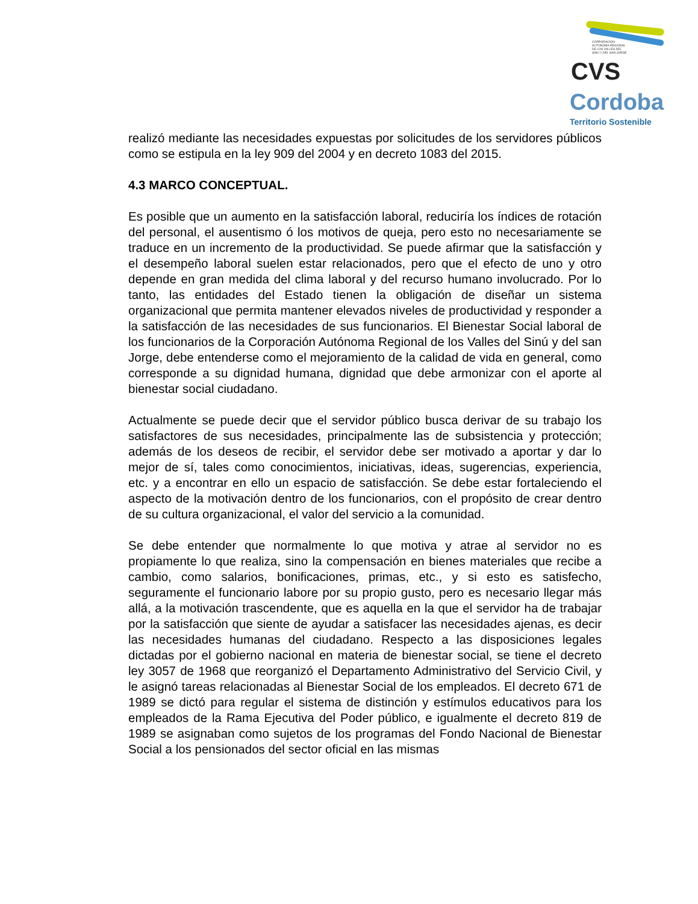CORPORACION
AUTONOMA REGIONAL
DE LOS VALLES DEL
SINU Y DEL SAN JORGE
CVS
Cordoba
Territorio Sostenible
realizó mediante las necesidades expuestas por solicitudes de los servidores públicos como se estipula en la ley 909 del 2004 y en decreto 1083 del 2015.
4.3 MARCO CONCEPTUAL.
Es posible que un aumento en la satisfacción laboral, reduciría los índices de rotación del personal, el ausentismo ó los motivos de queja, pero esto no necesariamente se traduce en un incremento de la productividad. Se puede afirmar que la satisfacción y el desempeño laboral suelen estar relacionados, pero que el efecto de uno y otro depende en gran medida del clima laboral y del recurso humano involucrado. Por lo tanto, las entidades del Estado tienen la obligación de diseñar un sistema organizacional que permita mantener elevados niveles de productividad y responder a la satisfacción de las necesidades de sus funcionarios. El Bienestar Social laboral de los funcionarios de la Corporación Autónoma Regional de los Valles del Sinú y del san Jorge, debe entenderse como el mejoramiento de la calidad de vida en general, como corresponde a su dignidad humana, dignidad que debe armonizar con el aporte al bienestar social ciudadano.
Actualmente se puede decir que el servidor público busca derivar de su trabajo los satisfactores de sus necesidades, principalmente las de subsistencia y protección; además de los deseos de recibir, el servidor debe ser motivado a aportar y dar lo mejor de sí, tales como conocimientos, iniciativas, ideas, sugerencias, experiencia, etc. y a encontrar en ello un espacio de satisfacción. Se debe estar fortaleciendo el aspecto de la motivación dentro de los funcionarios, con el propósito de crear dentro de su cultura organizacional, el valor del servicio a la comunidad.
Se debe entender que normalmente lo que motiva y atrae al servidor no es propiamente lo que realiza, sino la compensación en bienes materiales que recibe a cambio, como salarios, bonificaciones, primas, etc., y si esto es satisfecho, seguramente el funcionario labore por su propio gusto, pero es necesario llegar más allá, a la motivación trascendente, que es aquella en la que el servidor ha de trabajar por la satisfacción que siente de ayudar a satisfacer las necesidades ajenas, es decir las necesidades humanas del ciudadano. Respecto a las disposiciones legales dictadas por el gobierno nacional en materia de bienestar social, se tiene el decreto ley 3057 de 1968 que reorganizó el Departamento Administrativo del Servicio Civil, y le asignó tareas relacionadas al Bienestar Social de los empleados. El decreto 671 de 1989 se dictó para regular el sistema de distinción y estímulos educativos para los empleados de la Rama Ejecutiva del Poder público, e igualmente el decreto 819 de 1989 se asignaban como sujetos de los programas del Fondo Nacional de Bienestar Social a los pensionados del sector oficial en las mismas